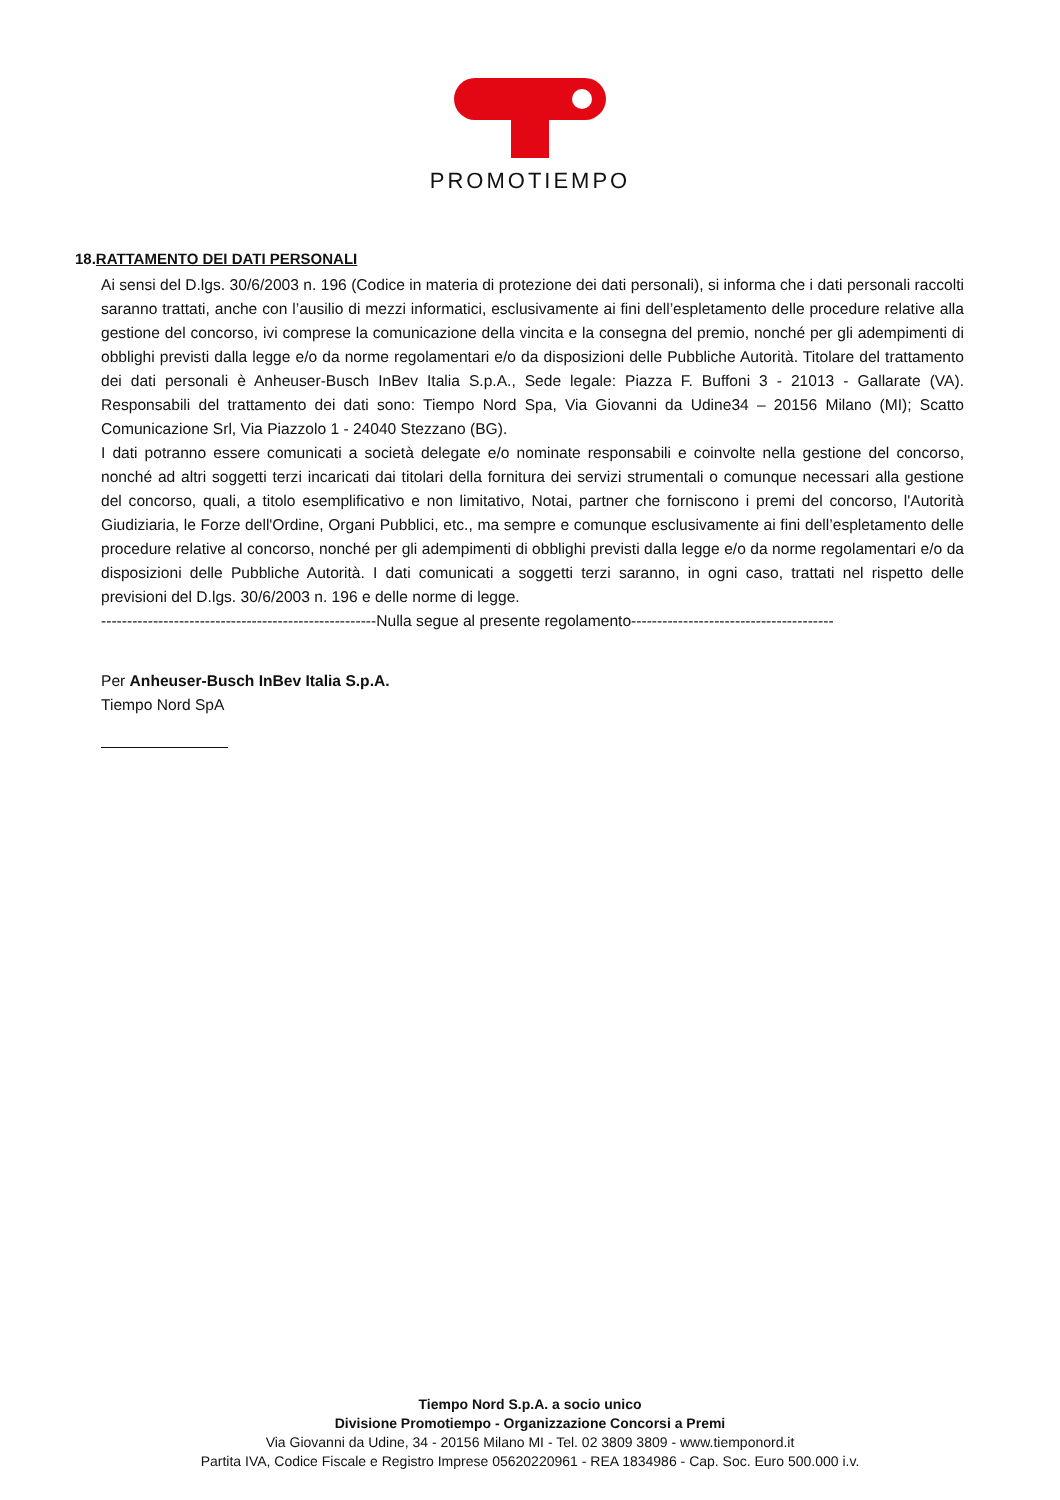PROMOTIEMPO
18.RATTAMENTO DEI DATI PERSONALI
Ai sensi del D.lgs. 30/6/2003 n. 196 (Codice in materia di protezione dei dati personali), si informa che i dati personali raccolti saranno trattati, anche con l’ausilio di mezzi informatici, esclusivamente ai fini dell’espletamento delle procedure relative alla gestione del concorso, ivi comprese la comunicazione della vincita e la consegna del premio, nonché per gli adempimenti di obblighi previsti dalla legge e/o da norme regolamentari e/o da disposizioni delle Pubbliche Autorità. Titolare del trattamento dei dati personali è Anheuser-Busch InBev Italia S.p.A., Sede legale: Piazza F. Buffoni 3 - 21013 - Gallarate (VA). Responsabili del trattamento dei dati sono: Tiempo Nord Spa, Via Giovanni da Udine34 – 20156 Milano (MI); Scatto Comunicazione Srl, Via Piazzolo 1 - 24040 Stezzano (BG).
I dati potranno essere comunicati a società delegate e/o nominate responsabili e coinvolte nella gestione del concorso, nonché ad altri soggetti terzi incaricati dai titolari della fornitura dei servizi strumentali o comunque necessari alla gestione del concorso, quali, a titolo esemplificativo e non limitativo, Notai, partner che forniscono i premi del concorso, l'Autorità Giudiziaria, le Forze dell'Ordine, Organi Pubblici, etc., ma sempre e comunque esclusivamente ai fini dell’espletamento delle procedure relative al concorso, nonché per gli adempimenti di obblighi previsti dalla legge e/o da norme regolamentari e/o da disposizioni delle Pubbliche Autorità. I dati comunicati a soggetti terzi saranno, in ogni caso, trattati nel rispetto delle previsioni del D.lgs. 30/6/2003 n. 196 e delle norme di legge.
-----------------------------------------------------Nulla segue al presente regolamento---------------------------------------
Per Anheuser-Busch InBev Italia S.p.A.
Tiempo Nord SpA
Tiempo Nord S.p.A. a socio unico
Divisione Promotiempo - Organizzazione Concorsi a Premi
Via Giovanni da Udine, 34 - 20156 Milano MI - Tel. 02 3809 3809 - www.tiemponord.it
Partita IVA, Codice Fiscale e Registro Imprese 05620220961 - REA 1834986 - Cap. Soc. Euro 500.000 i.v.